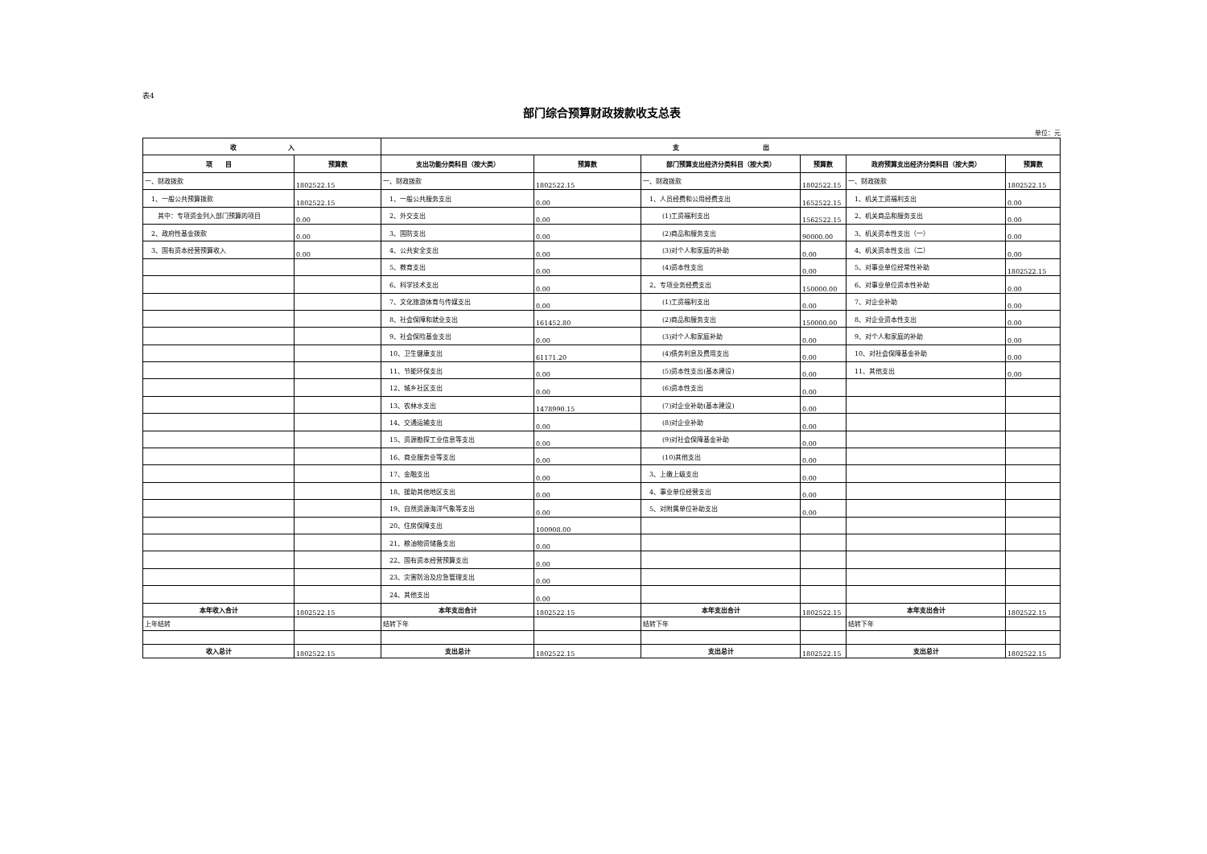表4
部门综合预算财政拨款收支总表
单位：元
| 收 入 | | 支 出 | | | | | |
| --- | --- | --- | --- | --- | --- | --- | --- |
| 项 目 | 预算数 | 支出功能分类科目（按大类） | 预算数 | 部门预算支出经济分类科目（按大类） | 预算数 | 政府预算支出经济分类科目（按大类） | 预算数 |
| 一、财政拨款 | 1802522.15 | 一、财政拨款 | 1802522.15 | 一、财政拨款 | 1802522.15 | 一、财政拨款 | 1802522.15 |
| 1、一般公共预算拨款 | 1802522.15 | 1、一般公共服务支出 | 0.00 | 1、人员经费和公用经费支出 | 1652522.15 | 1、机关工资福利支出 | 0.00 |
| 其中：专项资金列入部门预算的项目 | 0.00 | 2、外交支出 | 0.00 | (1)工资福利支出 | 1562522.15 | 2、机关商品和服务支出 | 0.00 |
| 2、政府性基金拨款 | 0.00 | 3、国防支出 | 0.00 | (2)商品和服务支出 | 90000.00 | 3、机关资本性支出（一） | 0.00 |
| 3、国有资本经营预算收入 | 0.00 | 4、公共安全支出 | 0.00 | (3)对个人和家庭的补助 | 0.00 | 4、机关资本性支出（二） | 0.00 |
| | | 5、教育支出 | 0.00 | (4)资本性支出 | 0.00 | 5、对事业单位经常性补助 | 1802522.15 |
| | | 6、科学技术支出 | 0.00 | 2、专项业务经费支出 | 150000.00 | 6、对事业单位资本性补助 | 0.00 |
| | | 7、文化旅游体育与传媒支出 | 0.00 | (1)工资福利支出 | 0.00 | 7、对企业补助 | 0.00 |
| | | 8、社会保障和就业支出 | 161452.80 | (2)商品和服务支出 | 150000.00 | 8、对企业资本性支出 | 0.00 |
| | | 9、社会保险基金支出 | 0.00 | (3)对个人和家庭补助 | 0.00 | 9、对个人和家庭的补助 | 0.00 |
| | | 10、卫生健康支出 | 61171.20 | (4)债务利息及费用支出 | 0.00 | 10、对社会保障基金补助 | 0.00 |
| | | 11、节能环保支出 | 0.00 | (5)资本性支出(基本建设) | 0.00 | 11、其他支出 | 0.00 |
| | | 12、城乡社区支出 | 0.00 | (6)资本性支出 | 0.00 | | |
| | | 13、农林水支出 | 1478990.15 | (7)对企业补助(基本建设) | 0.00 | | |
| | | 14、交通运输支出 | 0.00 | (8)对企业补助 | 0.00 | | |
| | | 15、资源勘探工业信息等支出 | 0.00 | (9)对社会保障基金补助 | 0.00 | | |
| | | 16、商业服务业等支出 | 0.00 | (10)其他支出 | 0.00 | | |
| | | 17、金融支出 | 0.00 | 3、上缴上级支出 | 0.00 | | |
| | | 18、援助其他地区支出 | 0.00 | 4、事业单位经营支出 | 0.00 | | |
| | | 19、自然资源海洋气象等支出 | 0.00 | 5、对附属单位补助支出 | 0.00 | | |
| | | 20、住房保障支出 | 100908.00 | | | | |
| | | 21、粮油物资储备支出 | 0.00 | | | | |
| | | 22、国有资本经营预算支出 | 0.00 | | | | |
| | | 23、灾害防治及应急管理支出 | 0.00 | | | | |
| | | 24、其他支出 | 0.00 | | | | |
| 本年收入合计 | 1802522.15 | 本年支出合计 | 1802522.15 | 本年支出合计 | 1802522.15 | 本年支出合计 | 1802522.15 |
| 上年结转 | | 结转下年 | | 结转下年 | | 结转下年 | |
| 收入总计 | 1802522.15 | 支出总计 | 1802522.15 | 支出总计 | 1802522.15 | 支出总计 | 1802522.15 |